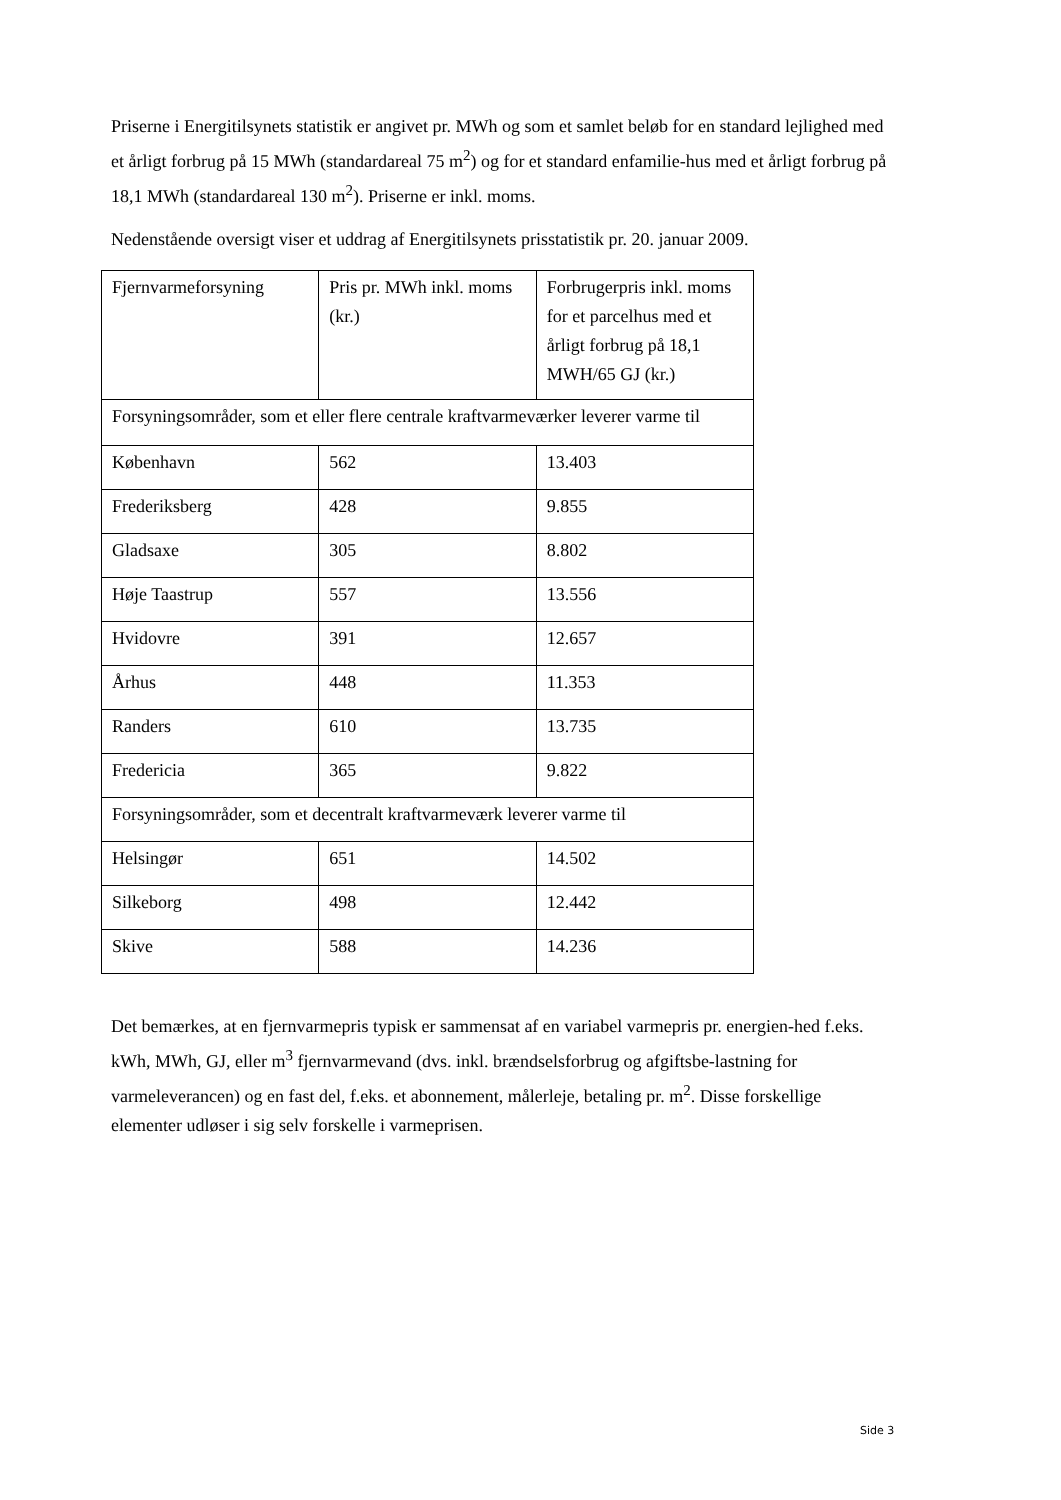Priserne i Energitilsynets statistik er angivet pr. MWh og som et samlet beløb for en standard lejlighed med et årligt forbrug på 15 MWh (standardareal 75 m<sup>2</sup>) og for et standard enfamilie-hus med et årligt forbrug på 18,1 MWh (standardareal 130 m<sup>2</sup>). Priserne er inkl. moms.
Nedenstående oversigt viser et uddrag af Energitilsynets prisstatistik pr. 20. januar 2009.
| Fjernvarmeforsyning | Pris pr. MWh inkl. moms (kr.) | Forbrugerpris inkl. moms for et parcelhus med et årligt forbrug på 18,1 MWH/65 GJ (kr.) |
| Forsyningsområder, som et eller flere centrale kraftvarmeværker leverer varme til | | |
| København | 562 | 13.403 |
| Frederiksberg | 428 | 9.855 |
| Gladsaxe | 305 | 8.802 |
| Høje Taastrup | 557 | 13.556 |
| Hvidovre | 391 | 12.657 |
| Århus | 448 | 11.353 |
| Randers | 610 | 13.735 |
| Fredericia | 365 | 9.822 |
| Forsyningsområder, som et decentralt kraftvarmeværk leverer varme til | | |
| Helsingør | 651 | 14.502 |
| Silkeborg | 498 | 12.442 |
| Skive | 588 | 14.236 |
Det bemærkes, at en fjernvarmepris typisk er sammensat af en variabel varmepris pr. energien-hed f.eks. kWh, MWh, GJ, eller m<sup>3</sup> fjernvarmevand (dvs. inkl. brændselsforbrug og afgiftsbe-lastning for varmeleverancen) og en fast del, f.eks. et abonnement, målerleje, betaling pr. m<sup>2</sup>. Disse forskellige elementer udløser i sig selv forskelle i varmeprisen.
Side 3